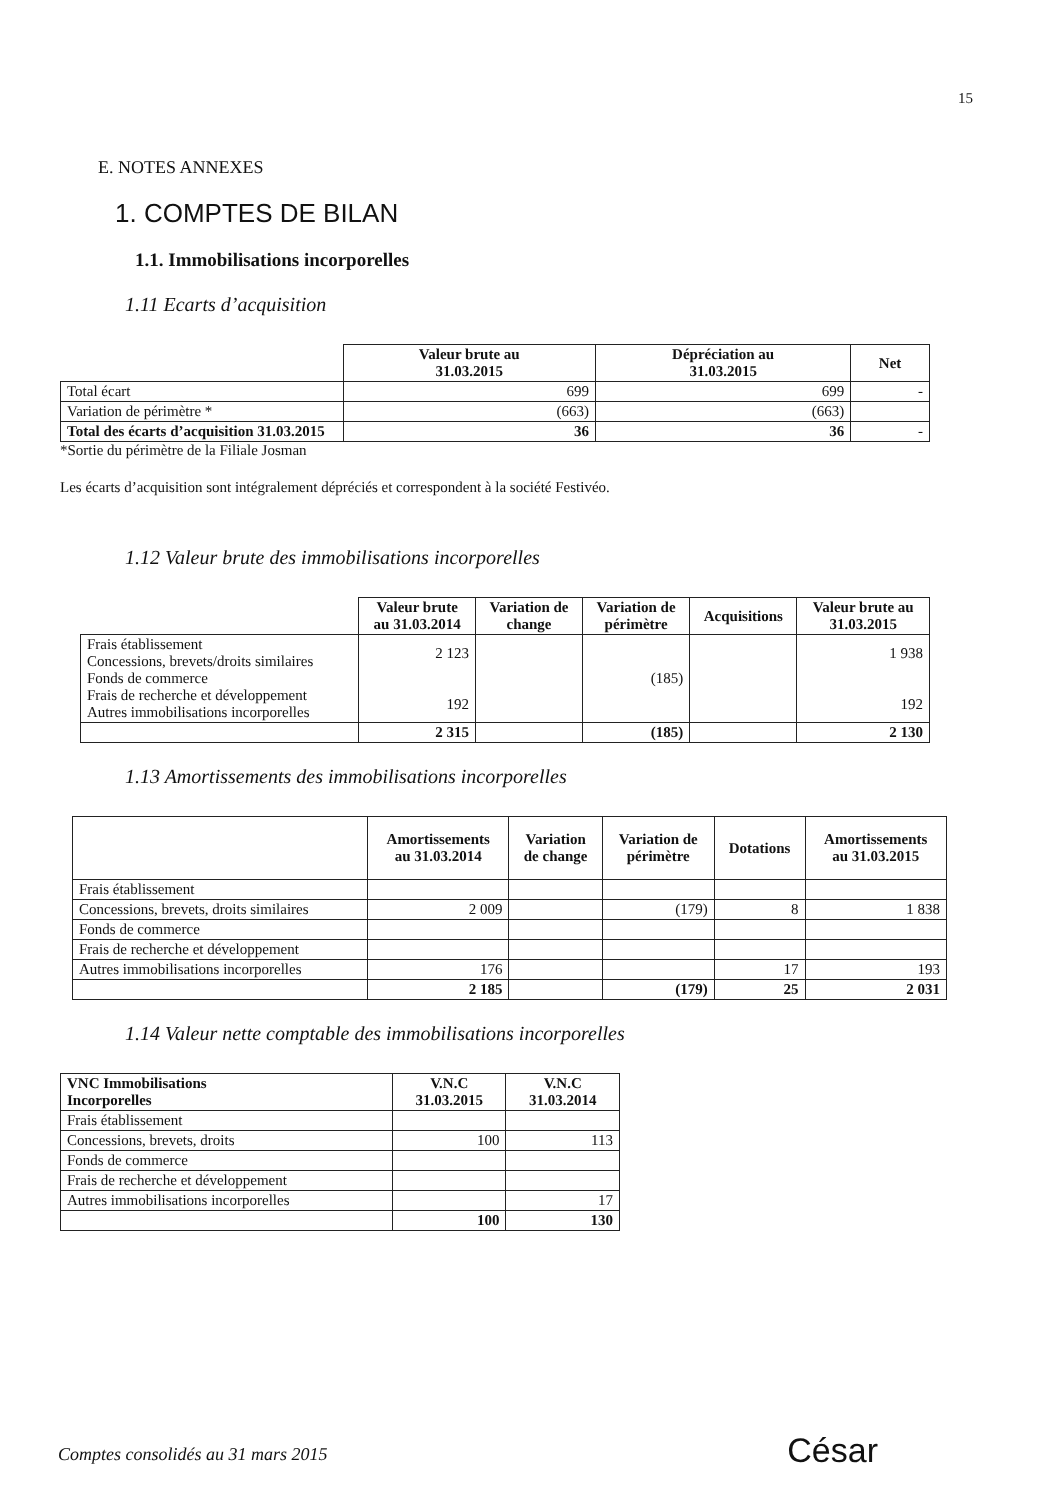15
E. NOTES ANNEXES
1. COMPTES DE BILAN
1.1. Immobilisations incorporelles
1.11 Ecarts d’acquisition
| | Valeur brute au 31.03.2015 | Dépréciation au 31.03.2015 | Net |
| --- | --- | --- | --- |
| Total écart | 699 | 699 | - |
| Variation de périmètre * | (663) | (663) | |
| Total des écarts d’acquisition 31.03.2015 | 36 | 36 | - |
*Sortie du périmètre de la Filiale Josman
Les écarts d’acquisition sont intégralement dépréciés et correspondent à la société Festivéo.
1.12 Valeur brute des immobilisations incorporelles
| | Valeur brute au 31.03.2014 | Variation de change | Variation de périmètre | Acquisitions | Valeur brute au 31.03.2015 |
| --- | --- | --- | --- | --- | --- |
| Frais établissement Concessions, brevets/droits similaires Fonds de commerce Frais de recherche et développement Autres immobilisations incorporelles | 2 123 192 | | (185) | | 1 938 192 |
| | 2 315 | | (185) | | 2 130 |
1.13 Amortissements des immobilisations incorporelles
| | Amortissements au 31.03.2014 | Variation de change | Variation de périmètre | Dotations | Amortissements au 31.03.2015 |
| --- | --- | --- | --- | --- | --- |
| Frais établissement | | | | | |
| Concessions, brevets, droits similaires | 2 009 | | (179) | 8 | 1 838 |
| Fonds de commerce | | | | | |
| Frais de recherche et développement | | | | | |
| Autres immobilisations incorporelles | 176 | | | 17 | 193 |
| | 2 185 | | (179) | 25 | 2 031 |
1.14 Valeur nette comptable des immobilisations incorporelles
| VNC Immobilisations Incorporelles | V.N.C 31.03.2015 | V.N.C 31.03.2014 |
| --- | --- | --- |
| Frais établissement | | |
| Concessions, brevets, droits | 100 | 113 |
| Fonds de commerce | | |
| Frais de recherche et développement | | |
| Autres immobilisations incorporelles | | 17 |
| | 100 | 130 |
Comptes consolidés au 31 mars 2015
César